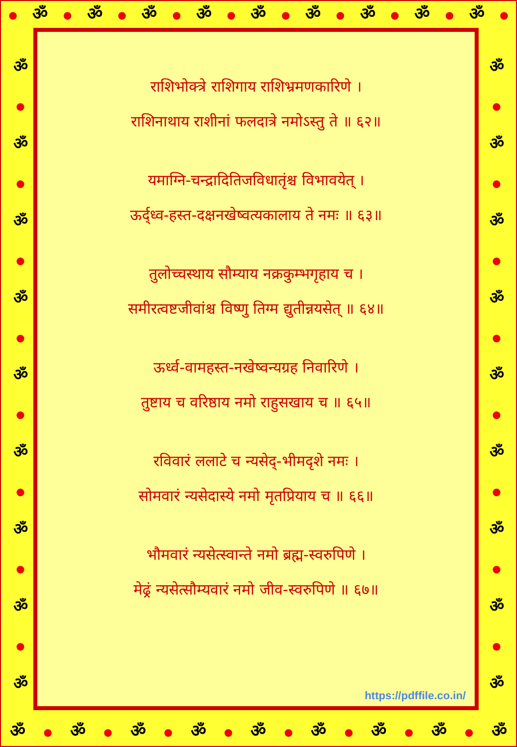● ॐ ● ॐ ● ॐ ● ॐ ● ॐ ● ॐ ● ॐ ● ॐ ● ॐ ●
ॐ
●
ॐ
●
ॐ
●
ॐ
●
ॐ
●
ॐ
●
ॐ
●
ॐ
●
ॐ
ॐ
●
ॐ
●
ॐ
●
ॐ
●
ॐ
●
ॐ
●
ॐ
●
ॐ
●
ॐ
राशिभोक्त्रे राशिगाय राशिभ्रमणकारिणे ।
राशिनाथाय राशीनां फलदात्रे नमोऽस्तु ते ॥ ६२॥
यमाग्नि-चन्द्रादितिजविधातृंश्च विभावयेत् ।
ऊर्द्ध्व-हस्त-दक्षनखेष्वत्यकालाय ते नमः ॥ ६३॥
तुलोच्चस्थाय सौम्याय नक्रकुम्भगृहाय च ।
समीरत्वष्टजीवांश्च विष्णु तिग्म द्युतीन्नयसेत् ॥ ६४॥
ऊर्ध्व-वामहस्त-नखेष्वन्यग्रह निवारिणे ।
तुष्टाय च वरिष्ठाय नमो राहुसखाय च ॥ ६५॥
रविवारं ललाटे च न्यसेद्-भीमदृशे नमः ।
सोमवारं न्यसेदास्ये नमो मृतप्रियाय च ॥ ६६॥
भौमवारं न्यसेत्स्वान्ते नमो ब्रह्म-स्वरुपिणे ।
मेढ्रं न्यसेत्सौम्यवारं नमो जीव-स्वरुपिणे ॥ ६७॥
https://pdffile.co.in/
ॐ ● ॐ ● ॐ ● ॐ ● ॐ ● ॐ ● ॐ ● ॐ ● ॐ